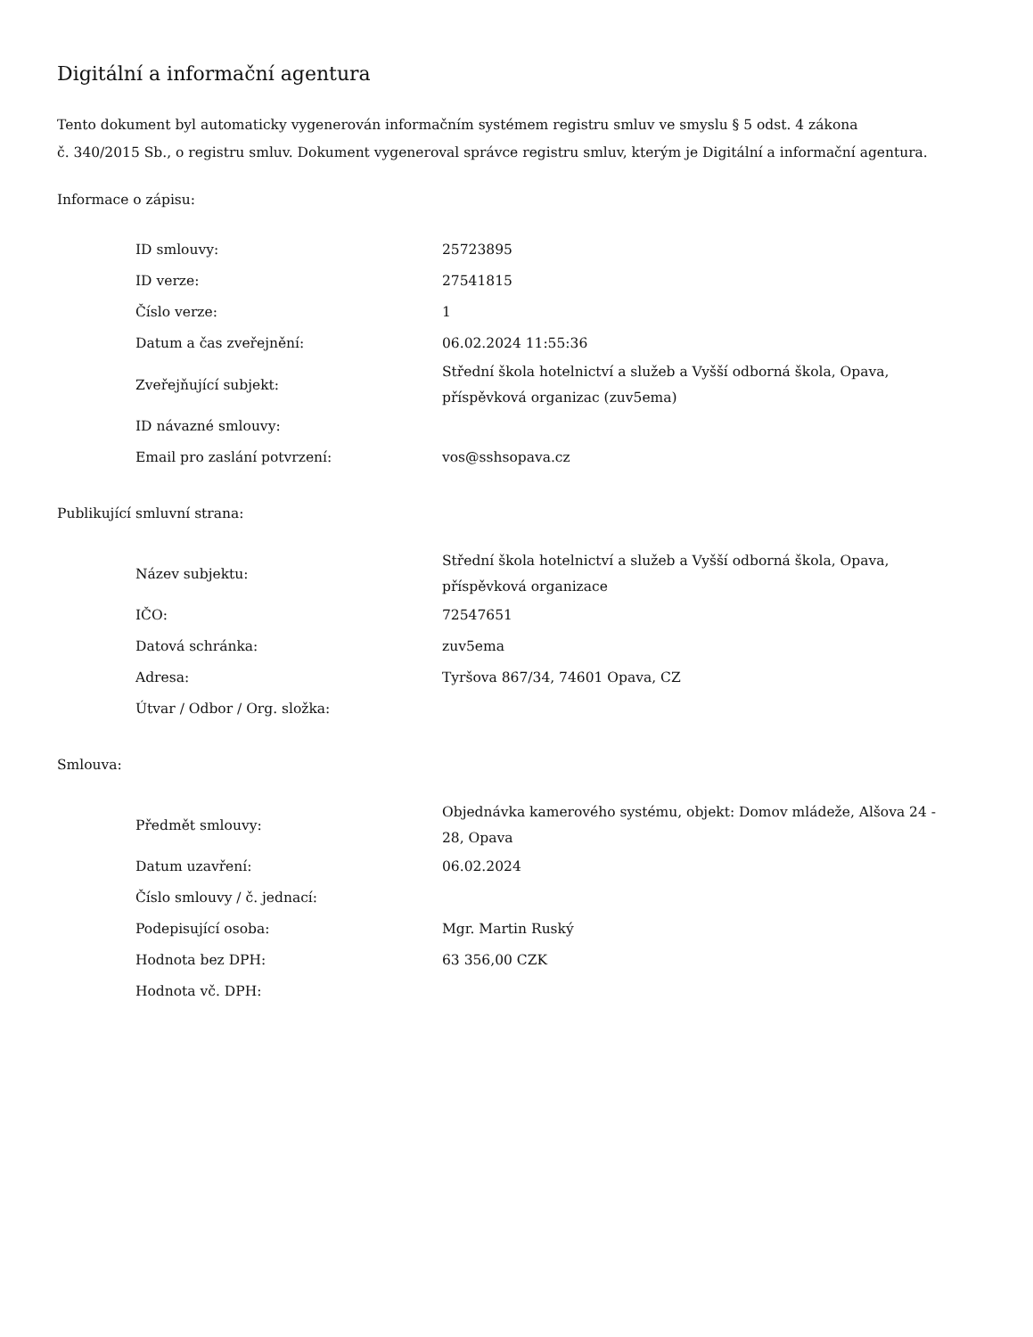Digitální a informační agentura
Tento dokument byl automaticky vygenerován informačním systémem registru smluv ve smyslu § 5 odst. 4 zákona
č. 340/2015 Sb., o registru smluv. Dokument vygeneroval správce registru smluv, kterým je Digitální a informační agentura.
Informace o zápisu:
| ID smlouvy: | 25723895 |
| ID verze: | 27541815 |
| Číslo verze: | 1 |
| Datum a čas zveřejnění: | 06.02.2024 11:55:36 |
| Zveřejňující subjekt: | Střední škola hotelnictví a služeb a Vyšší odborná škola, Opava, příspěvková organizac (zuv5ema) |
| ID návazné smlouvy: | |
| Email pro zaslání potvrzení: | vos@sshsopava.cz |
Publikující smluvní strana:
| Název subjektu: | Střední škola hotelnictví a služeb a Vyšší odborná škola, Opava, příspěvková organizace |
| IČO: | 72547651 |
| Datová schránka: | zuv5ema |
| Adresa: | Tyršova 867/34, 74601 Opava, CZ |
| Útvar / Odbor / Org. složka: | |
Smlouva:
| Předmět smlouvy: | Objednávka kamerového systému, objekt: Domov mládeže, Alšova 24 - 28, Opava |
| Datum uzavření: | 06.02.2024 |
| Číslo smlouvy / č. jednací: | |
| Podepisující osoba: | Mgr. Martin Ruský |
| Hodnota bez DPH: | 63 356,00 CZK |
| Hodnota vč. DPH: | |